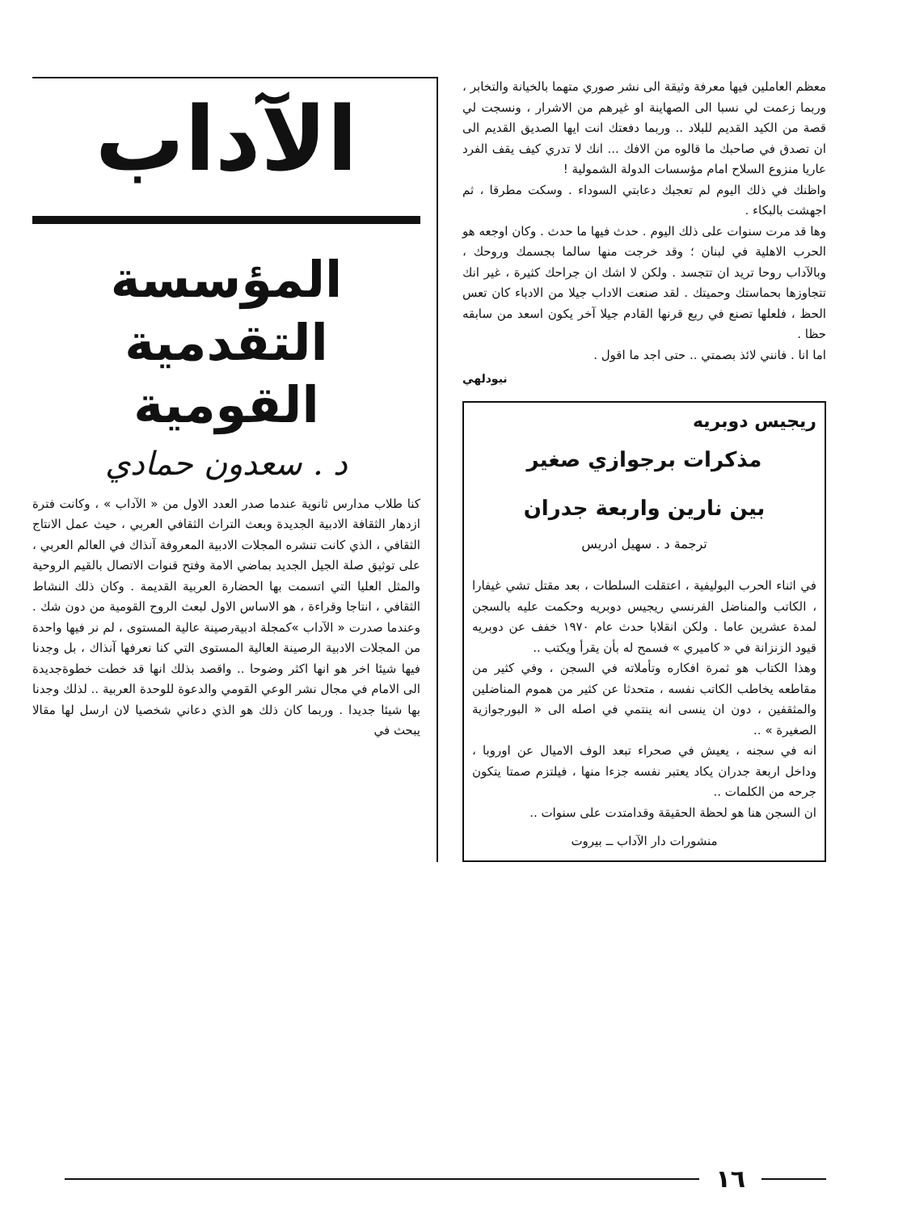معظم العاملين فيها معرفة وثيقة الى نشر صوري متهما بالخيانة والتخابر ، وربما زعمت لي نسبا الى الصهاينة او غيرهم من الاشرار ، ونسجت لي قصة من الكيد القديم للبلاد .. وربما دفعتك انت ايها الصديق القديم الى ان تصدق في صاحبك ما قالوه من الافك ... انك لا تدري كيف يقف الفرد عاريا منزوع السلاح امام مؤسسات الدولة الشمولية !
واظنك في ذلك اليوم لم تعجبك دعابتي السوداء . وسكت مطرقا ، ثم اجهشت بالبكاء .
وها قد مرت سنوات على ذلك اليوم . حدث فيها ما حدث . وكان اوجعه هو الحرب الاهلية في لبنان ؛ وقد خرجت منها سالما بجسمك وروحك ، وبالآداب روحا تريد ان تتجسد . ولكن لا اشك ان جراحك كثيرة ، غير انك تتجاوزها بحماستك وحميتك . لقد صنعت الاداب جيلا من الادباء كان تعس الحظ ، فلعلها تصنع في ربع قرنها القادم جيلا آخر يكون اسعد من سابقه حظا .
اما انا . فانني لائذ بصمتي .. حتى اجد ما اقول .
نيودلهي
ريجيس دوبريه
مذكرات برجوازي صغير
بين نارين واربعة جدران
ترجمة د . سهيل ادريس
في اثناء الحرب البوليفية ، اعتقلت السلطات ، بعد مقتل تشي غيفارا ، الكاتب والمناضل الفرنسي ريجيس دوبريه وحكمت عليه بالسجن لمدة عشرين عاما . ولكن انقلابا حدث عام ١٩٧٠ خفف عن دوبريه قيود الزنزانة في « كاميري » فسمح له بأن يقرأ ويكتب ..
وهذا الكتاب هو ثمرة افكاره وتأملاته في السجن ، وفي كثير من مقاطعه يخاطب الكاتب نفسه ، متحدثا عن كثير من هموم المناضلين والمثقفين ، دون ان ينسى انه ينتمي في اصله الى « البورجوازية الصغيرة » ..
انه في سجنه ، يعيش في صحراء تبعد الوف الاميال عن اوروبا ، وداخل اربعة جدران يكاد يعتبر نفسه جزءا منها ، فيلتزم صمتا يتكون جرحه من الكلمات ..
ان السجن هنا هو لحظة الحقيقة وقدامتدت على سنوات ..
منشورات دار الآداب ــ بيروت
الآداب
المؤسسة
التقدمية
القومية
د . سعدون حمادي
كنا طلاب مدارس ثانوية عندما صدر العدد الاول من « الآداب » ، وكانت فترة ازدهار الثقافة الادبية الجديدة وبعث التراث الثقافي العربي ، حيث عمل الانتاج الثقافي ، الذي كانت تنشره المجلات الادبية المعروفة آنذاك في العالم العربي ، على توثيق صلة الجيل الجديد بماضي الامة وفتح قنوات الاتصال بالقيم الروحية والمثل العليا التي اتسمت بها الحضارة العربية القديمة . وكان ذلك النشاط الثقافي ، انتاجا وقراءة ، هو الاساس الاول لبعث الروح القومية من دون شك . وعندما صدرت « الآداب »كمجلة ادبيةرصينة عالية المستوى ، لم نر فيها واحدة من المجلات الادبية الرصينة العالية المستوى التي كنا نعرفها آنذاك ، بل وجدنا فيها شيئا اخر هو انها اكثر وضوحا .. واقصد بذلك انها قد خطت خطوةجديدة الى الامام في مجال نشر الوعي القومي والدعوة للوحدة العربية .. لذلك وجدنا بها شيئا جديدا . وربما كان ذلك هو الذي دعاني شخصيا لان ارسل لها مقالا يبحث في
١٦